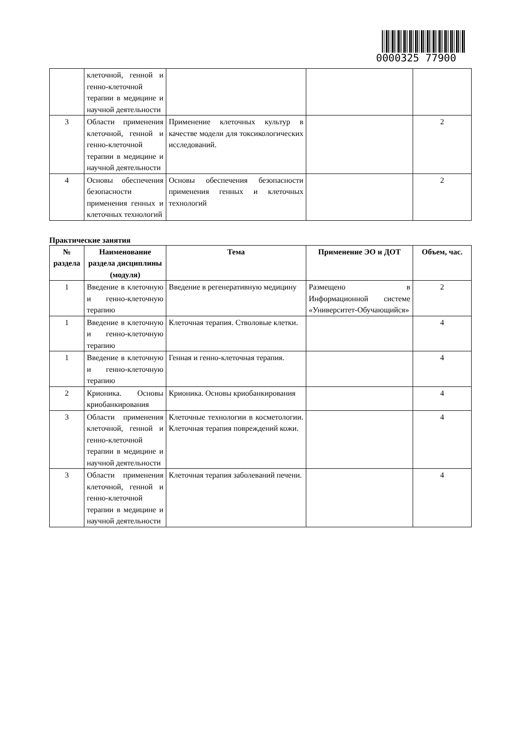0000325 77900
| | клеточной, генной и генно-клеточной терапии в медицине и научной деятельности | | | |
| 3 | Области применения клеточной, генной и генно-клеточной терапии в медицине и научной деятельности | Применение клеточных культур в качестве модели для токсикологических исследований. | | 2 |
| 4 | Основы обеспечения безопасности применения генных и клеточных технологий | Основы обеспечения безопасности применения генных и клеточных технологий | | 2 |
Практические занятия
| № раздела | Наименование раздела дисциплины (модуля) | Тема | Применение ЭО и ДОТ | Объем, час. |
| --- | --- | --- | --- | --- |
| 1 | Введение в клеточную и генно-клеточную терапию | Введение в регенеративную медицину | Размещено в Информационной системе «Университет-Обучающийся» | 2 |
| 1 | Введение в клеточную и генно-клеточную терапию | Клеточная терапия. Стволовые клетки. | | 4 |
| 1 | Введение в клеточную и генно-клеточную терапию | Генная и генно-клеточная терапия. | | 4 |
| 2 | Крионика. Основы криобанкирования | Крионика. Основы криобанкирования | | 4 |
| 3 | Области применения клеточной, генной и генно-клеточной терапии в медицине и научной деятельности | Клеточные технологии в косметологии. Клеточная терапия повреждений кожи. | | 4 |
| 3 | Области применения клеточной, генной и генно-клеточной терапии в медицине и научной деятельности | Клеточная терапия заболеваний печени. | | 4 |